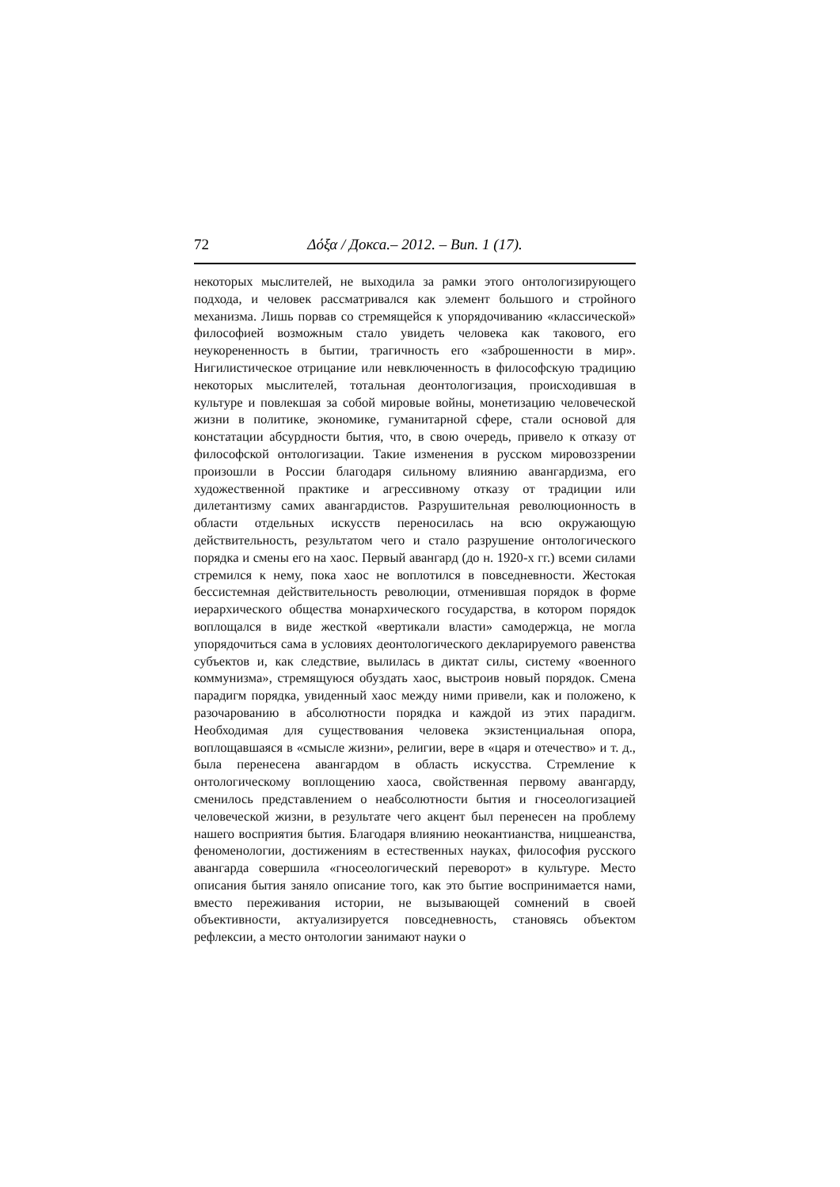72 Δόξα / Докса.– 2012. – Вип. 1 (17).
некоторых мыслителей, не выходила за рамки этого онтологизирующего подхода, и человек рассматривался как элемент большого и стройного механизма. Лишь порвав со стремящейся к упорядочиванию «классической» философией возможным стало увидеть человека как такового, его неукорененность в бытии, трагичность его «заброшенности в мир». Нигилистическое отрицание или невключенность в философскую традицию некоторых мыслителей, тотальная деонтологизация, происходившая в культуре и повлекшая за собой мировые войны, монетизацию человеческой жизни в политике, экономике, гуманитарной сфере, стали основой для констатации абсурдности бытия, что, в свою очередь, привело к отказу от философской онтологизации. Такие изменения в русском мировоззрении произошли в России благодаря сильному влиянию авангардизма, его художественной практике и агрессивному отказу от традиции или дилетантизму самих авангардистов. Разрушительная революционность в области отдельных искусств переносилась на всю окружающую действительность, результатом чего и стало разрушение онтологического порядка и смены его на хаос. Первый авангард (до н. 1920-х гг.) всеми силами стремился к нему, пока хаос не воплотился в повседневности. Жестокая бессистемная действительность революции, отменившая порядок в форме иерархического общества монархического государства, в котором порядок воплощался в виде жесткой «вертикали власти» самодержца, не могла упорядочиться сама в условиях деонтологического декларируемого равенства субъектов и, как следствие, вылилась в диктат силы, систему «военного коммунизма», стремящуюся обуздать хаос, выстроив новый порядок. Смена парадигм порядка, увиденный хаос между ними привели, как и положено, к разочарованию в абсолютности порядка и каждой из этих парадигм. Необходимая для существования человека экзистенциальная опора, воплощавшаяся в «смысле жизни», религии, вере в «царя и отечество» и т. д., была перенесена авангардом в область искусства. Стремление к онтологическому воплощению хаоса, свойственная первому авангарду, сменилось представлением о неабсолютности бытия и гносеологизацией человеческой жизни, в результате чего акцент был перенесен на проблему нашего восприятия бытия. Благодаря влиянию неокантианства, ницшеанства, феноменологии, достижениям в естественных науках, философия русского авангарда совершила «гносеологический переворот» в культуре. Место описания бытия заняло описание того, как это бытие воспринимается нами, вместо переживания истории, не вызывающей сомнений в своей объективности, актуализируется повседневность, становясь объектом рефлексии, а место онтологии занимают науки о